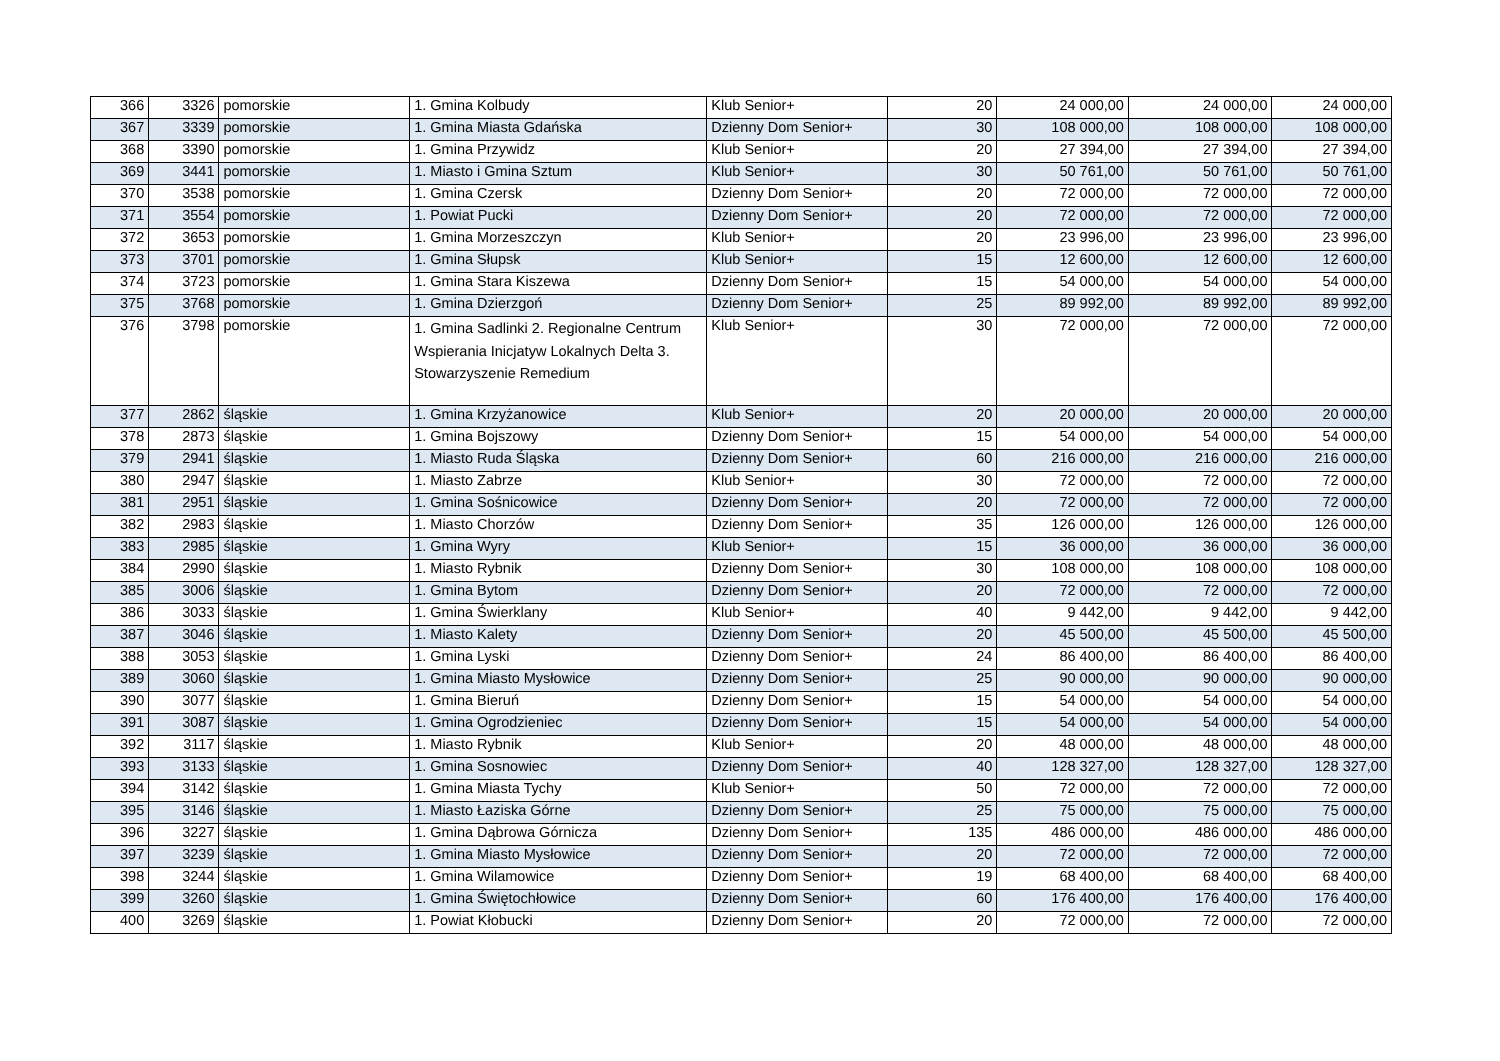| 366 | 3326 | pomorskie | 1. Gmina Kolbudy | Klub Senior+ | 20 | 24 000,00 | 24 000,00 | 24 000,00 |
| 367 | 3339 | pomorskie | 1. Gmina Miasta Gdańska | Dzienny Dom Senior+ | 30 | 108 000,00 | 108 000,00 | 108 000,00 |
| 368 | 3390 | pomorskie | 1. Gmina Przywidz | Klub Senior+ | 20 | 27 394,00 | 27 394,00 | 27 394,00 |
| 369 | 3441 | pomorskie | 1. Miasto i Gmina Sztum | Klub Senior+ | 30 | 50 761,00 | 50 761,00 | 50 761,00 |
| 370 | 3538 | pomorskie | 1. Gmina Czersk | Dzienny Dom Senior+ | 20 | 72 000,00 | 72 000,00 | 72 000,00 |
| 371 | 3554 | pomorskie | 1. Powiat Pucki | Dzienny Dom Senior+ | 20 | 72 000,00 | 72 000,00 | 72 000,00 |
| 372 | 3653 | pomorskie | 1. Gmina Morzeszczyn | Klub Senior+ | 20 | 23 996,00 | 23 996,00 | 23 996,00 |
| 373 | 3701 | pomorskie | 1. Gmina Słupsk | Klub Senior+ | 15 | 12 600,00 | 12 600,00 | 12 600,00 |
| 374 | 3723 | pomorskie | 1. Gmina Stara Kiszewa | Dzienny Dom Senior+ | 15 | 54 000,00 | 54 000,00 | 54 000,00 |
| 375 | 3768 | pomorskie | 1. Gmina Dzierzgoń | Dzienny Dom Senior+ | 25 | 89 992,00 | 89 992,00 | 89 992,00 |
| 376 | 3798 | pomorskie | 1. Gmina Sadlinki 2. Regionalne Centrum Wspierania Inicjatyw Lokalnych Delta 3. Stowarzyszenie Remedium | Klub Senior+ | 30 | 72 000,00 | 72 000,00 | 72 000,00 |
| 377 | 2862 | śląskie | 1. Gmina Krzyżanowice | Klub Senior+ | 20 | 20 000,00 | 20 000,00 | 20 000,00 |
| 378 | 2873 | śląskie | 1. Gmina Bojszowy | Dzienny Dom Senior+ | 15 | 54 000,00 | 54 000,00 | 54 000,00 |
| 379 | 2941 | śląskie | 1. Miasto Ruda Śląska | Dzienny Dom Senior+ | 60 | 216 000,00 | 216 000,00 | 216 000,00 |
| 380 | 2947 | śląskie | 1. Miasto Zabrze | Klub Senior+ | 30 | 72 000,00 | 72 000,00 | 72 000,00 |
| 381 | 2951 | śląskie | 1. Gmina Sośnicowice | Dzienny Dom Senior+ | 20 | 72 000,00 | 72 000,00 | 72 000,00 |
| 382 | 2983 | śląskie | 1. Miasto Chorzów | Dzienny Dom Senior+ | 35 | 126 000,00 | 126 000,00 | 126 000,00 |
| 383 | 2985 | śląskie | 1. Gmina Wyry | Klub Senior+ | 15 | 36 000,00 | 36 000,00 | 36 000,00 |
| 384 | 2990 | śląskie | 1. Miasto Rybnik | Dzienny Dom Senior+ | 30 | 108 000,00 | 108 000,00 | 108 000,00 |
| 385 | 3006 | śląskie | 1. Gmina Bytom | Dzienny Dom Senior+ | 20 | 72 000,00 | 72 000,00 | 72 000,00 |
| 386 | 3033 | śląskie | 1. Gmina Świerklany | Klub Senior+ | 40 | 9 442,00 | 9 442,00 | 9 442,00 |
| 387 | 3046 | śląskie | 1. Miasto Kalety | Dzienny Dom Senior+ | 20 | 45 500,00 | 45 500,00 | 45 500,00 |
| 388 | 3053 | śląskie | 1. Gmina Lyski | Dzienny Dom Senior+ | 24 | 86 400,00 | 86 400,00 | 86 400,00 |
| 389 | 3060 | śląskie | 1. Gmina Miasto Mysłowice | Dzienny Dom Senior+ | 25 | 90 000,00 | 90 000,00 | 90 000,00 |
| 390 | 3077 | śląskie | 1. Gmina Bieruń | Dzienny Dom Senior+ | 15 | 54 000,00 | 54 000,00 | 54 000,00 |
| 391 | 3087 | śląskie | 1. Gmina Ogrodzieniec | Dzienny Dom Senior+ | 15 | 54 000,00 | 54 000,00 | 54 000,00 |
| 392 | 3117 | śląskie | 1. Miasto Rybnik | Klub Senior+ | 20 | 48 000,00 | 48 000,00 | 48 000,00 |
| 393 | 3133 | śląskie | 1. Gmina Sosnowiec | Dzienny Dom Senior+ | 40 | 128 327,00 | 128 327,00 | 128 327,00 |
| 394 | 3142 | śląskie | 1. Gmina Miasta Tychy | Klub Senior+ | 50 | 72 000,00 | 72 000,00 | 72 000,00 |
| 395 | 3146 | śląskie | 1. Miasto Łaziska Górne | Dzienny Dom Senior+ | 25 | 75 000,00 | 75 000,00 | 75 000,00 |
| 396 | 3227 | śląskie | 1. Gmina Dąbrowa Górnicza | Dzienny Dom Senior+ | 135 | 486 000,00 | 486 000,00 | 486 000,00 |
| 397 | 3239 | śląskie | 1. Gmina Miasto Mysłowice | Dzienny Dom Senior+ | 20 | 72 000,00 | 72 000,00 | 72 000,00 |
| 398 | 3244 | śląskie | 1. Gmina Wilamowice | Dzienny Dom Senior+ | 19 | 68 400,00 | 68 400,00 | 68 400,00 |
| 399 | 3260 | śląskie | 1. Gmina Świętochłowice | Dzienny Dom Senior+ | 60 | 176 400,00 | 176 400,00 | 176 400,00 |
| 400 | 3269 | śląskie | 1. Powiat Kłobucki | Dzienny Dom Senior+ | 20 | 72 000,00 | 72 000,00 | 72 000,00 |